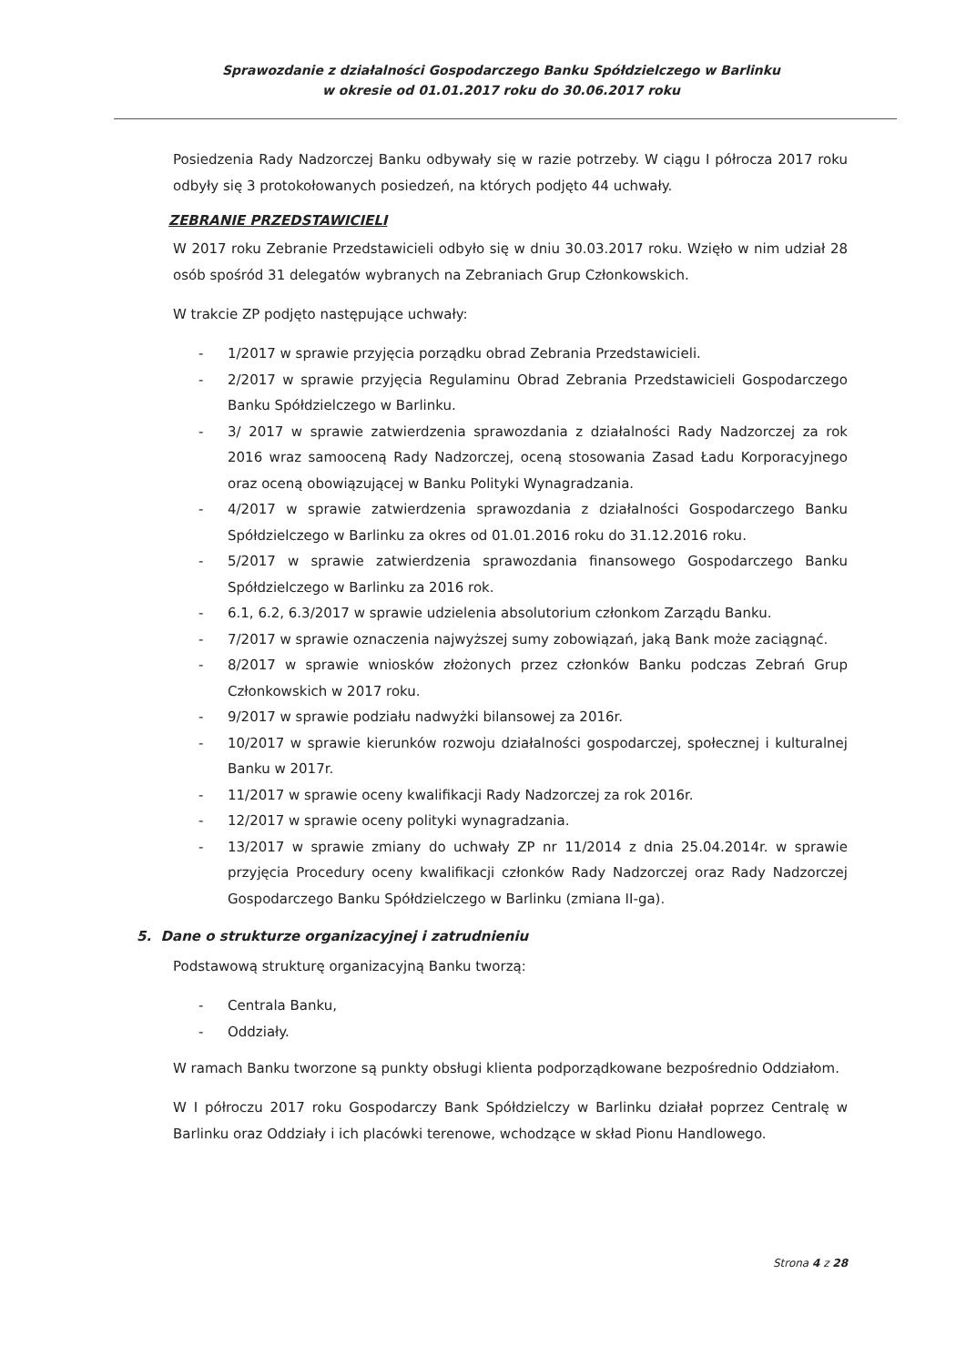Sprawozdanie z działalności Gospodarczego Banku Spółdzielczego w Barlinku
w okresie od 01.01.2017 roku do 30.06.2017 roku
Posiedzenia Rady Nadzorczej Banku odbywały się w razie potrzeby. W ciągu I półrocza 2017 roku odbyły się 3 protokołowanych posiedzeń, na których podjęto 44 uchwały.
ZEBRANIE PRZEDSTAWICIELI
W 2017 roku Zebranie Przedstawicieli odbyło się w dniu 30.03.2017 roku. Wzięło w nim udział 28 osób spośród 31 delegatów wybranych na Zebraniach Grup Członkowskich.
W trakcie ZP podjęto następujące uchwały:
- 1/2017 w sprawie przyjęcia porządku obrad Zebrania Przedstawicieli.
- 2/2017 w sprawie przyjęcia Regulaminu Obrad Zebrania Przedstawicieli Gospodarczego Banku Spółdzielczego w Barlinku.
- 3/ 2017 w sprawie zatwierdzenia sprawozdania z działalności Rady Nadzorczej za rok 2016 wraz samooceną Rady Nadzorczej, oceną stosowania Zasad Ładu Korporacyjnego oraz oceną obowiązującej w Banku Polityki Wynagradzania.
- 4/2017 w sprawie zatwierdzenia sprawozdania z działalności Gospodarczego Banku Spółdzielczego w Barlinku za okres od 01.01.2016 roku do 31.12.2016 roku.
- 5/2017 w sprawie zatwierdzenia sprawozdania finansowego Gospodarczego Banku Spółdzielczego w Barlinku za 2016 rok.
- 6.1, 6.2, 6.3/2017 w sprawie udzielenia absolutorium członkom Zarządu Banku.
- 7/2017 w sprawie oznaczenia najwyższej sumy zobowiązań, jaką Bank może zaciągnąć.
- 8/2017 w sprawie wniosków złożonych przez członków Banku podczas Zebrań Grup Członkowskich w 2017 roku.
- 9/2017 w sprawie podziału nadwyżki bilansowej za 2016r.
- 10/2017 w sprawie kierunków rozwoju działalności gospodarczej, społecznej i kulturalnej Banku w 2017r.
- 11/2017 w sprawie oceny kwalifikacji Rady Nadzorczej za rok 2016r.
- 12/2017 w sprawie oceny polityki wynagradzania.
- 13/2017 w sprawie zmiany do uchwały ZP nr 11/2014 z dnia 25.04.2014r. w sprawie przyjęcia Procedury oceny kwalifikacji członków Rady Nadzorczej oraz Rady Nadzorczej Gospodarczego Banku Spółdzielczego w Barlinku (zmiana II-ga).
5. Dane o strukturze organizacyjnej i zatrudnieniu
Podstawową strukturę organizacyjną Banku tworzą:
- Centrala Banku,
- Oddziały.
W ramach Banku tworzone są punkty obsługi klienta podporządkowane bezpośrednio Oddziałom.
W I półroczu 2017 roku Gospodarczy Bank Spółdzielczy w Barlinku działał poprzez Centralę w Barlinku oraz Oddziały i ich placówki terenowe, wchodzące w skład Pionu Handlowego.
Strona 4 z 28